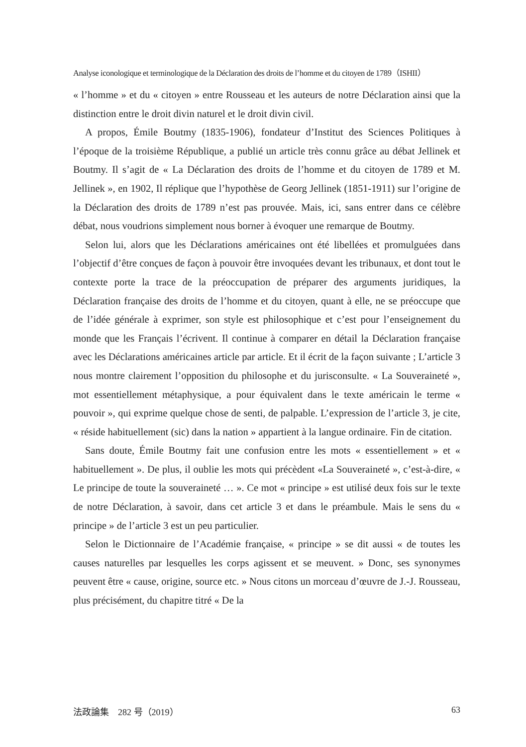Analyse iconologique et terminologique de la Déclaration des droits de l’homme et du citoyen de 1789（ISHII）
« l’homme » et du « citoyen » entre Rousseau et les auteurs de notre Déclaration ainsi que la distinction entre le droit divin naturel et le droit divin civil.
A propos, Émile Boutmy (1835-1906), fondateur d’Institut des Sciences Politiques à l’époque de la troisième République, a publié un article très connu grâce au débat Jellinek et Boutmy. Il s’agit de « La Déclaration des droits de l’homme et du citoyen de 1789 et M. Jellinek », en 1902, Il réplique que l’hypothèse de Georg Jellinek (1851-1911) sur l’origine de la Déclaration des droits de 1789 n’est pas prouvée. Mais, ici, sans entrer dans ce célèbre débat, nous voudrions simplement nous borner à évoquer une remarque de Boutmy.
Selon lui, alors que les Déclarations américaines ont été libellées et promulguées dans l’objectif d’être conçues de façon à pouvoir être invoquées devant les tribunaux, et dont tout le contexte porte la trace de la préoccupation de préparer des arguments juridiques, la Déclaration française des droits de l’homme et du citoyen, quant à elle, ne se préoccupe que de l’idée générale à exprimer, son style est philosophique et c’est pour l’enseignement du monde que les Français l’écrivent. Il continue à comparer en détail la Déclaration française avec les Déclarations américaines article par article. Et il écrit de la façon suivante ; L’article 3 nous montre clairement l’opposition du philosophe et du jurisconsulte. « La Souveraineté », mot essentiellement métaphysique, a pour équivalent dans le texte américain le terme « pouvoir », qui exprime quelque chose de senti, de palpable. L’expression de l’article 3, je cite, « réside habituellement (sic) dans la nation » appartient à la langue ordinaire. Fin de citation.
Sans doute, Émile Boutmy fait une confusion entre les mots « essentiellement » et « habituellement ». De plus, il oublie les mots qui précèdent «La Souveraineté », c’est-à-dire, « Le principe de toute la souveraineté … ». Ce mot « principe » est utilisé deux fois sur le texte de notre Déclaration, à savoir, dans cet article 3 et dans le préambule. Mais le sens du « principe » de l’article 3 est un peu particulier.
Selon le Dictionnaire de l’Académie française, « principe » se dit aussi « de toutes les causes naturelles par lesquelles les corps agissent et se meuvent. » Donc, ses synonymes peuvent être « cause, origine, source etc. » Nous citons un morceau d’œuvre de J.-J. Rousseau, plus précisément, du chapitre titré « De la
法政論集　282 号（2019） 63